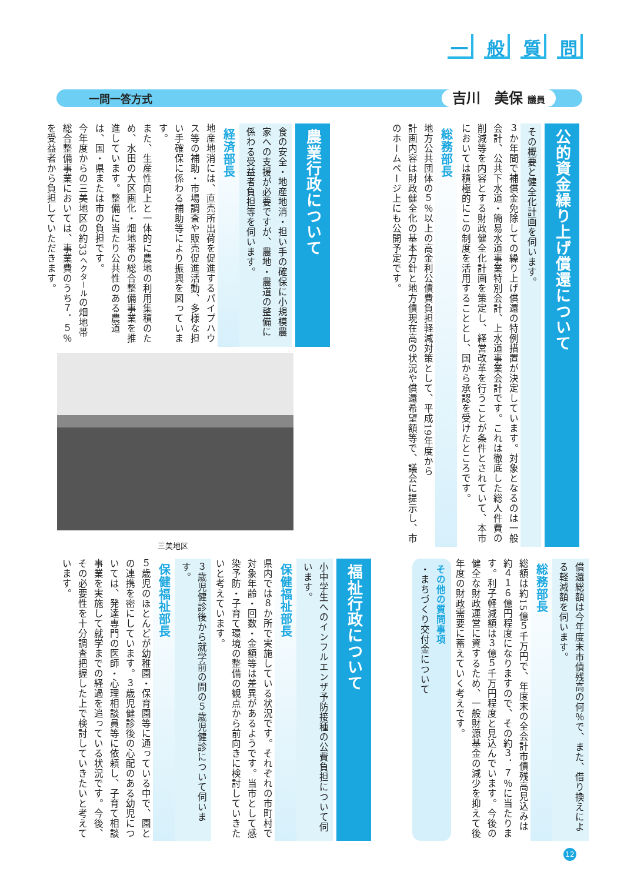一般質問
一問一答方式
吉川　美保 議員
公的資金繰り上げ償還について
その概要と健全化計画を伺います。
３か年間で補償金免除しての繰り上げ償還の特例措置が決定しています。対象となるのは一般会計、公共下水道・簡易水道事業特別会計、上水道事業会計です。これは徹底した総人件費の削減等を内容とする財政健全化計画を策定し、経営改革を行うことが条件とされていて、本市においては積極的にこの制度を活用することとし、国から承認を受けたところです。
総務部長
地方公共団体の５％以上の高金利公債費負担軽減対策として、平成19年度から
計画内容は財政健全化の基本方針と地方債現在高の状況や償還希望額等で、議会に提示し、市のホームページ上にも公開予定です。
農業行政について
食の安全・地産地消・担い手の確保に小規模農家への支援が必要ですが、農地・農道の整備に係わる受益者負担等を伺います。
経済部長
地産地消には、直売所出荷を促進するパイプハウス等の補助・市場調査や販売促進活動、多様な担い手確保に係わる補助等により振興を図っています。
また、生産性向上と一体的に農地の利用集積のため、水田の大区画化・畑地帯の総合整備事業を推進しています。整備に当たり公共性のある農道は、国・県または市の負担です。
今年度からの三美地区の約33ヘクタールの畑地帯総合整備事業においては、事業費のうち７．５％を受益者から負担していただきます。
三美地区
償還総額は今年度末市債残高の何％で、また、借り換えによる軽減額を伺います。
総務部長
総額は約15億５千万円で、年度末の全会計市債残高見込みは約４１６億円程度になりますので、その約３．７％に当たります。利子軽減額は３億５千万円程度と見込んでいます。今後の健全な財政運営に資するため、一般財源基金の減少を抑えて後年度の財政需要に蓄えていく考えです。
その他の質問事項
・まちづくり交付金について
福祉行政について
小中学生へのインフルエンザ予防接種の公費負担について伺います。
保健福祉部長
県内では８か所で実施している状況です。それぞれの市町村で対象年齢・回数・金額等は差異があるようです。当市として感染予防・子育て環境の整備の観点から前向きに検討していきたいと考えています。
３歳児健診後から就学前の間の５歳児健診について伺います。
保健福祉部長
５歳児のほとんどが幼稚園・保育園等に通っている中で、園との連携を密にしています。３歳児健診後の心配のある幼児については、発達専門の医師・心理相談員等に依頼し、子育て相談事業を実施して就学までの経過を追っている状況です。今後、その必要性を十分調査把握した上で検討していきたいと考えています。
12